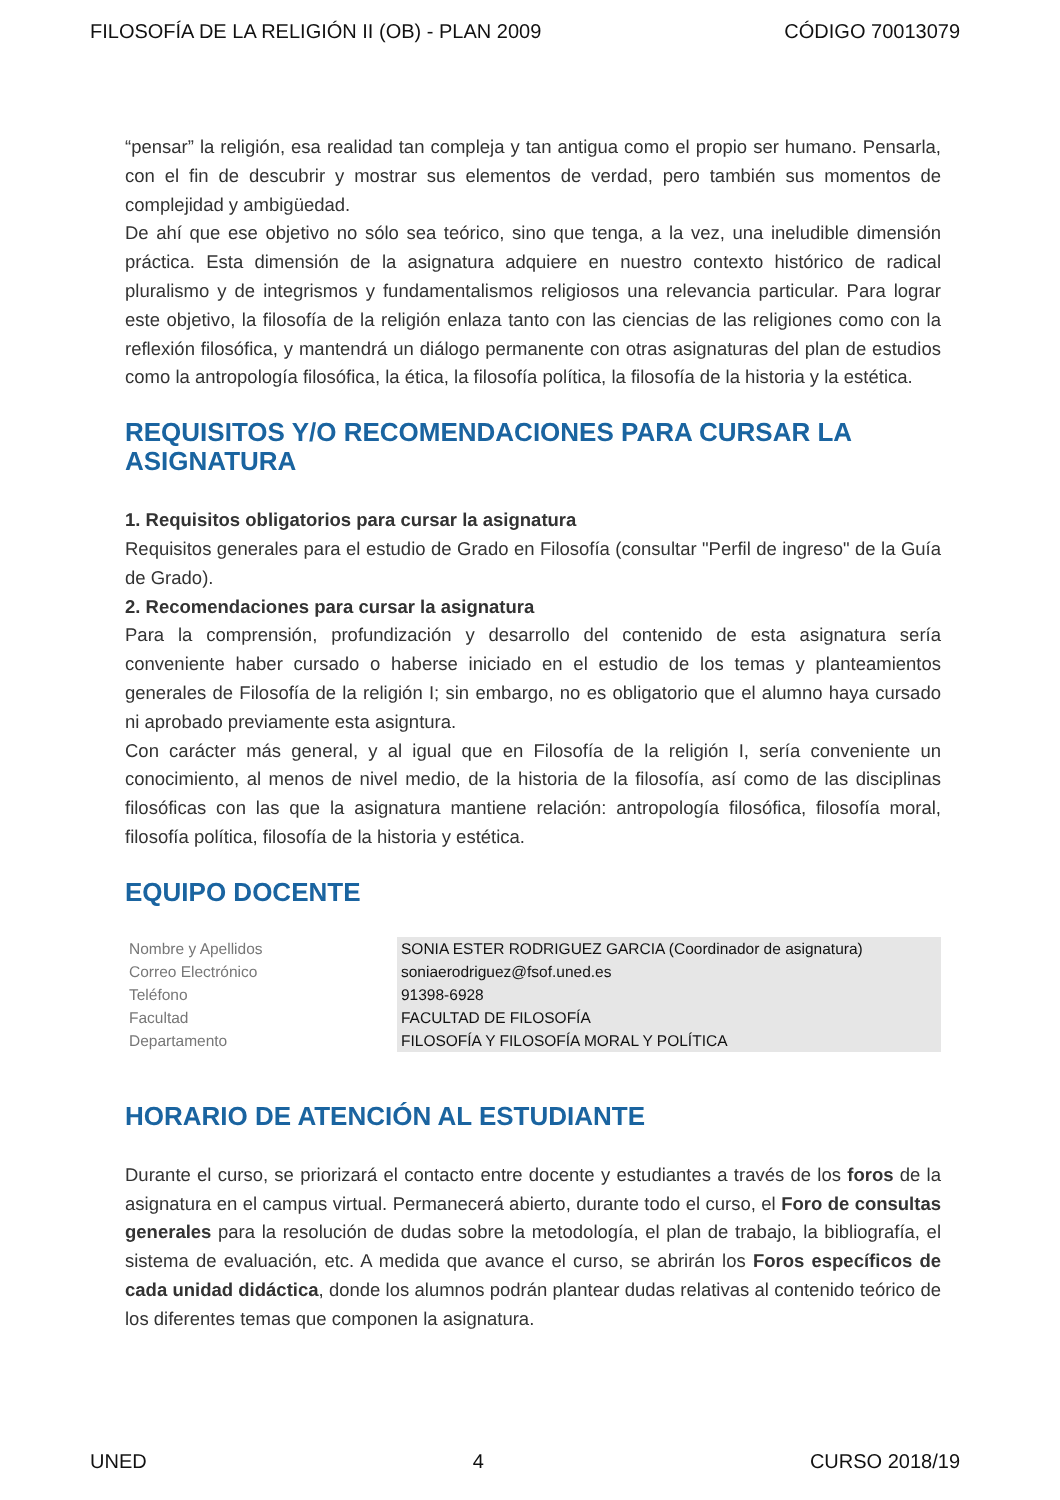FILOSOFÍA DE LA RELIGIÓN II (OB) - PLAN 2009 CÓDIGO 70013079
“pensar” la religión, esa realidad tan compleja y tan antigua como el propio ser humano. Pensarla, con el fin de descubrir y mostrar sus elementos de verdad, pero también sus momentos de complejidad y ambigüedad.
De ahí que ese objetivo no sólo sea teórico, sino que tenga, a la vez, una ineludible dimensión práctica. Esta dimensión de la asignatura adquiere en nuestro contexto histórico de radical pluralismo y de integrismos y fundamentalismos religiosos una relevancia particular. Para lograr este objetivo, la filosofía de la religión enlaza tanto con las ciencias de las religiones como con la reflexión filosófica, y mantendrá un diálogo permanente con otras asignaturas del plan de estudios como la antropología filosófica, la ética, la filosofía política, la filosofía de la historia y la estética.
REQUISITOS Y/O RECOMENDACIONES PARA CURSAR LA ASIGNATURA
1. Requisitos obligatorios para cursar la asignatura
Requisitos generales para el estudio de Grado en Filosofía (consultar "Perfil de ingreso" de la Guía de Grado).
2. Recomendaciones para cursar la asignatura
Para la comprensión, profundización y desarrollo del contenido de esta asignatura sería conveniente haber cursado o haberse iniciado en el estudio de los temas y planteamientos generales de Filosofía de la religión I; sin embargo, no es obligatorio que el alumno haya cursado ni aprobado previamente esta asigntura.
Con carácter más general, y al igual que en Filosofía de la religión I, sería conveniente un conocimiento, al menos de nivel medio, de la historia de la filosofía, así como de las disciplinas filosóficas con las que la asignatura mantiene relación: antropología filosófica, filosofía moral, filosofía política, filosofía de la historia y estética.
EQUIPO DOCENTE
| Nombre y Apellidos | SONIA ESTER RODRIGUEZ GARCIA (Coordinador de asignatura) |
| Correo Electrónico | soniaerodriguez@fsof.uned.es |
| Teléfono | 91398-6928 |
| Facultad | FACULTAD DE FILOSOFÍA |
| Departamento | FILOSOFÍA Y FILOSOFÍA MORAL Y POLÍTICA |
HORARIO DE ATENCIÓN AL ESTUDIANTE
Durante el curso, se priorizará el contacto entre docente y estudiantes a través de los foros de la asignatura en el campus virtual. Permanecerá abierto, durante todo el curso, el Foro de consultas generales para la resolución de dudas sobre la metodología, el plan de trabajo, la bibliografía, el sistema de evaluación, etc. A medida que avance el curso, se abrirán los Foros específicos de cada unidad didáctica, donde los alumnos podrán plantear dudas relativas al contenido teórico de los diferentes temas que componen la asignatura.
UNED 4 CURSO 2018/19